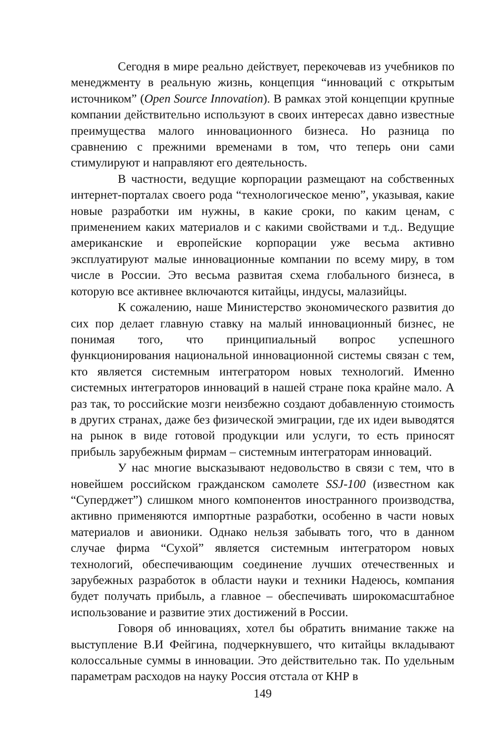Сегодня в мире реально действует, перекочевав из учебников по менеджменту в реальную жизнь, концепция “инноваций с открытым источником” (Open Source Innovation). В рамках этой концепции крупные компании действительно используют в своих интересах давно известные преимущества малого инновационного бизнеса. Но разница по сравнению с прежними временами в том, что теперь они сами стимулируют и направляют его деятельность.
В частности, ведущие корпорации размещают на собственных интернет-порталах своего рода “технологическое меню”, указывая, какие новые разработки им нужны, в какие сроки, по каким ценам, с применением каких материалов и с какими свойствами и т.д.. Ведущие американские и европейские корпорации уже весьма активно эксплуатируют малые инновационные компании по всему миру, в том числе в России. Это весьма развитая схема глобального бизнеса, в которую все активнее включаются китайцы, индусы, малазийцы.
К сожалению, наше Министерство экономического развития до сих пор делает главную ставку на малый инновационный бизнес, не понимая того, что принципиальный вопрос успешного функционирования национальной инновационной системы связан с тем, кто является системным интегратором новых технологий. Именно системных интеграторов инноваций в нашей стране пока крайне мало. А раз так, то российские мозги неизбежно создают добавленную стоимость в других странах, даже без физической эмиграции, где их идеи выводятся на рынок в виде готовой продукции или услуги, то есть приносят прибыль зарубежным фирмам – системным интеграторам инноваций.
У нас многие высказывают недовольство в связи с тем, что в новейшем российском гражданском самолете SSJ-100 (известном как “Суперджет”) слишком много компонентов иностранного производства, активно применяются импортные разработки, особенно в части новых материалов и авионики. Однако нельзя забывать того, что в данном случае фирма “Сухой” является системным интегратором новых технологий, обеспечивающим соединение лучших отечественных и зарубежных разработок в области науки и техники Надеюсь, компания будет получать прибыль, а главное – обеспечивать широкомасштабное использование и развитие этих достижений в России.
Говоря об инновациях, хотел бы обратить внимание также на выступление В.И Фейгина, подчеркнувшего, что китайцы вкладывают колоссальные суммы в инновации. Это действительно так. По удельным параметрам расходов на науку Россия отстала от КНР в
149